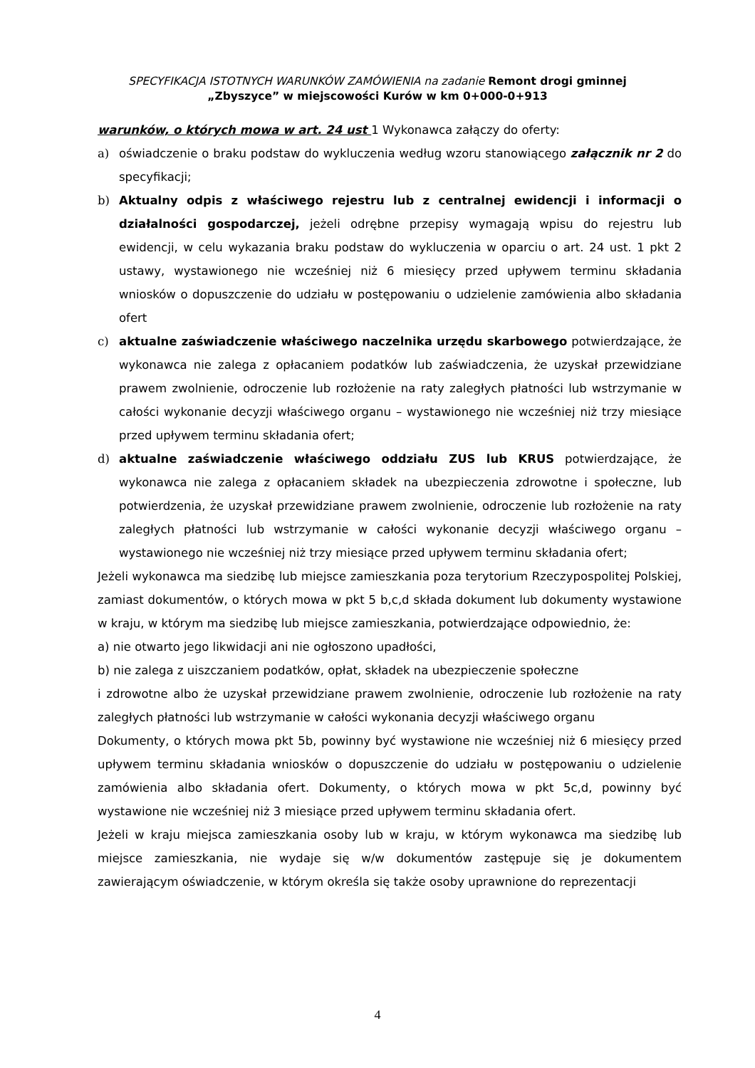SPECYFIKACJA ISTOTNYCH WARUNKÓW ZAMÓWIENIA na zadanie Remont drogi gminnej
„Zbyszyce” w miejscowości Kurów w km 0+000-0+913
warunków, o których mowa w art. 24 ust 1 Wykonawca załączy do oferty:
a) oświadczenie o braku podstaw do wykluczenia według wzoru stanowiącego załącznik nr 2 do specyfikacji;
b) Aktualny odpis z właściwego rejestru lub z centralnej ewidencji i informacji o działalności gospodarczej, jeżeli odrębne przepisy wymagają wpisu do rejestru lub ewidencji, w celu wykazania braku podstaw do wykluczenia w oparciu o art. 24 ust. 1 pkt 2 ustawy, wystawionego nie wcześniej niż 6 miesięcy przed upływem terminu składania wniosków o dopuszczenie do udziału w postępowaniu o udzielenie zamówienia albo składania ofert
c) aktualne zaświadczenie właściwego naczelnika urzędu skarbowego potwierdzające, że wykonawca nie zalega z opłacaniem podatków lub zaświadczenia, że uzyskał przewidziane prawem zwolnienie, odroczenie lub rozłożenie na raty zaległych płatności lub wstrzymanie w całości wykonanie decyzji właściwego organu – wystawionego nie wcześniej niż trzy miesiące przed upływem terminu składania ofert;
d) aktualne zaświadczenie właściwego oddziału ZUS lub KRUS potwierdzające, że wykonawca nie zalega z opłacaniem składek na ubezpieczenia zdrowotne i społeczne, lub potwierdzenia, że uzyskał przewidziane prawem zwolnienie, odroczenie lub rozłożenie na raty zaległych płatności lub wstrzymanie w całości wykonanie decyzji właściwego organu – wystawionego nie wcześniej niż trzy miesiące przed upływem terminu składania ofert;
Jeżeli wykonawca ma siedzibę lub miejsce zamieszkania poza terytorium Rzeczypospolitej Polskiej, zamiast dokumentów, o których mowa w pkt 5 b,c,d składa dokument lub dokumenty wystawione w kraju, w którym ma siedzibę lub miejsce zamieszkania, potwierdzające odpowiednio, że:
a) nie otwarto jego likwidacji ani nie ogłoszono upadłości,
b) nie zalega z uiszczaniem podatków, opłat, składek na ubezpieczenie społeczne
i zdrowotne albo że uzyskał przewidziane prawem zwolnienie, odroczenie lub rozłożenie na raty zaległych płatności lub wstrzymanie w całości wykonania decyzji właściwego organu
Dokumenty, o których mowa pkt 5b, powinny być wystawione nie wcześniej niż 6 miesięcy przed upływem terminu składania wniosków o dopuszczenie do udziału w postępowaniu o udzielenie zamówienia albo składania ofert. Dokumenty, o których mowa w pkt 5c,d, powinny być wystawione nie wcześniej niż 3 miesiące przed upływem terminu składania ofert.
Jeżeli w kraju miejsca zamieszkania osoby lub w kraju, w którym wykonawca ma siedzibę lub miejsce zamieszkania, nie wydaje się w/w dokumentów zastępuje się je dokumentem zawierającym oświadczenie, w którym określa się także osoby uprawnione do reprezentacji
4